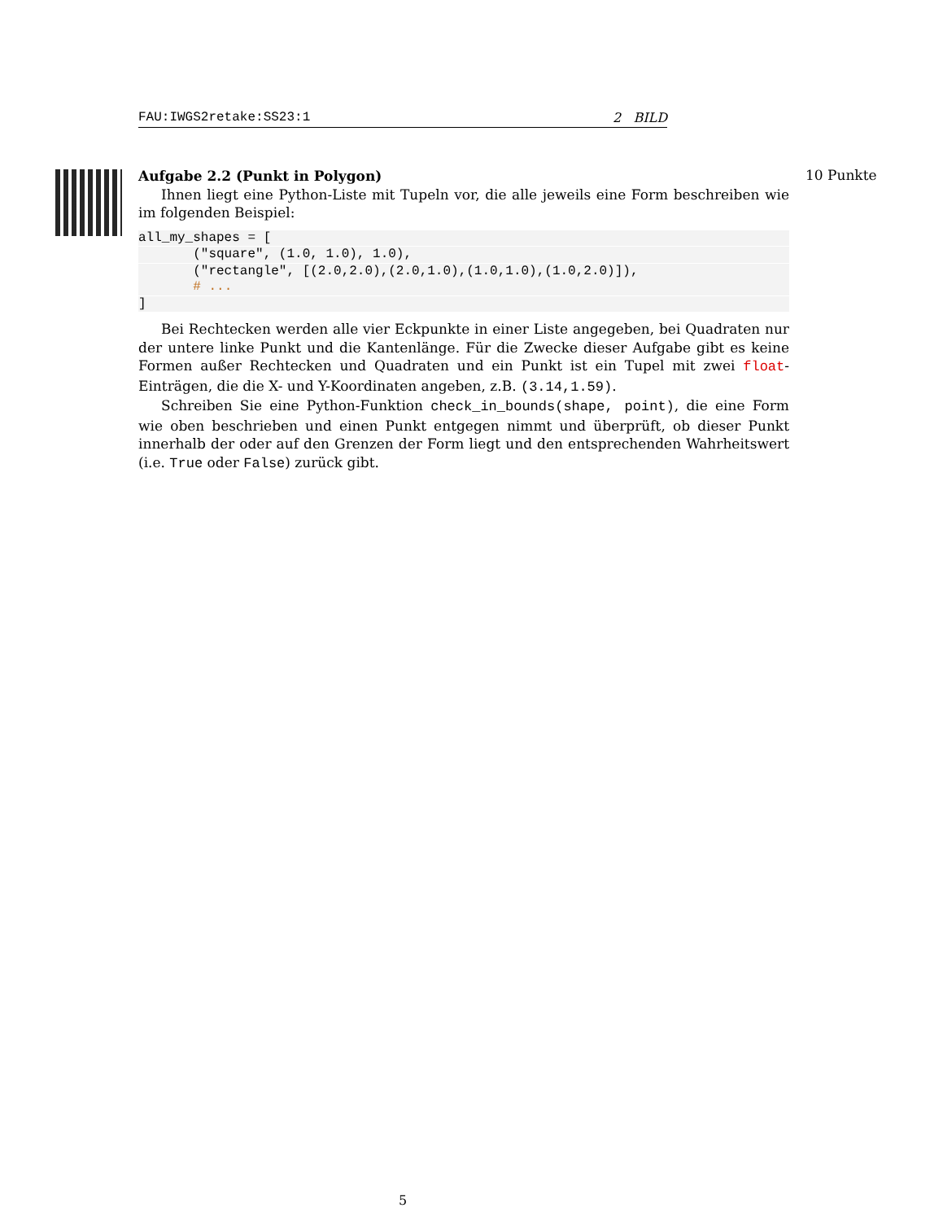FAU:IWGS2retake:SS23:1 2 BILD
Aufgabe 2.2 (Punkt in Polygon)
Ihnen liegt eine Python-Liste mit Tupeln vor, die alle jeweils eine Form beschreiben wie im folgenden Beispiel:
all_my_shapes = [       ("square", (1.0, 1.0), 1.0),       ("rectangle", [(2.0,2.0),(2.0,1.0),(1.0,1.0),(1.0,2.0)]),
       # ...]
Bei Rechtecken werden alle vier Eckpunkte in einer Liste angegeben, bei Quadraten nur der untere linke Punkt und die Kantenlänge. Für die Zwecke dieser Aufgabe gibt es keine Formen außer Rechtecken und Quadraten und ein Punkt ist ein Tupel mit zwei float-Einträgen, die die X- und Y-Koordinaten angeben, z.B. (3.14,1.59).
Schreiben Sie eine Python-Funktion check_in_bounds(shape, point), die eine Form wie oben beschrieben und einen Punkt entgegen nimmt und überprüft, ob dieser Punkt innerhalb der oder auf den Grenzen der Form liegt und den entsprechenden Wahrheitswert (i.e. True oder False) zurück gibt.
10 Punkte
5